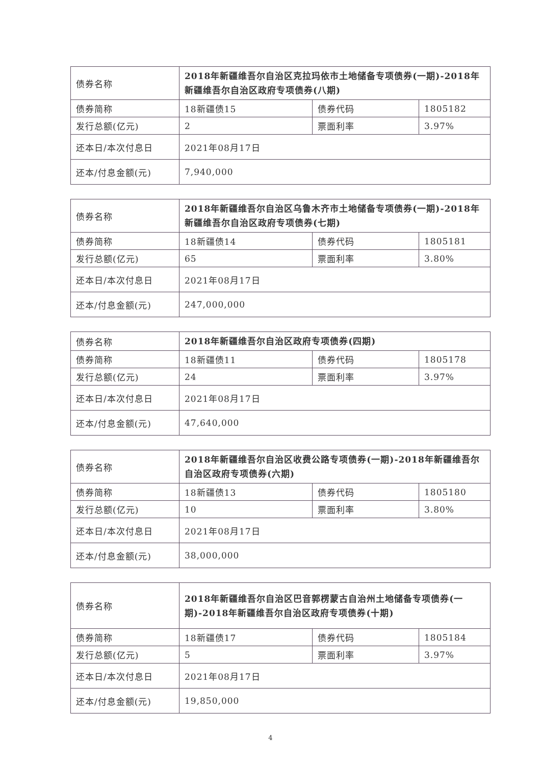| 债券名称 | 2018年新疆维吾尔自治区克拉玛依市土地储备专项债券(一期)-2018年新疆维吾尔自治区政府专项债券(八期) | | |
| 债券简称 | 18新疆债15 | 债券代码 | 1805182 |
| 发行总额(亿元) | 2 | 票面利率 | 3.97% |
| 还本日/本次付息日 | 2021年08月17日 | | |
| 还本/付息金额(元) | 7,940,000 | | |
| 债券名称 | 2018年新疆维吾尔自治区乌鲁木齐市土地储备专项债券(一期)-2018年新疆维吾尔自治区政府专项债券(七期) | | |
| 债券简称 | 18新疆债14 | 债券代码 | 1805181 |
| 发行总额(亿元) | 65 | 票面利率 | 3.80% |
| 还本日/本次付息日 | 2021年08月17日 | | |
| 还本/付息金额(元) | 247,000,000 | | |
| 债券名称 | 2018年新疆维吾尔自治区政府专项债券(四期) | | |
| 债券简称 | 18新疆债11 | 债券代码 | 1805178 |
| 发行总额(亿元) | 24 | 票面利率 | 3.97% |
| 还本日/本次付息日 | 2021年08月17日 | | |
| 还本/付息金额(元) | 47,640,000 | | |
| 债券名称 | 2018年新疆维吾尔自治区收费公路专项债券(一期)-2018年新疆维吾尔自治区政府专项债券(六期) | | |
| 债券简称 | 18新疆债13 | 债券代码 | 1805180 |
| 发行总额(亿元) | 10 | 票面利率 | 3.80% |
| 还本日/本次付息日 | 2021年08月17日 | | |
| 还本/付息金额(元) | 38,000,000 | | |
| 债券名称 | 2018年新疆维吾尔自治区巴音郭楞蒙古自治州土地储备专项债券(一期)-2018年新疆维吾尔自治区政府专项债券(十期) | | |
| 债券简称 | 18新疆债17 | 债券代码 | 1805184 |
| 发行总额(亿元) | 5 | 票面利率 | 3.97% |
| 还本日/本次付息日 | 2021年08月17日 | | |
| 还本/付息金额(元) | 19,850,000 | | |
4